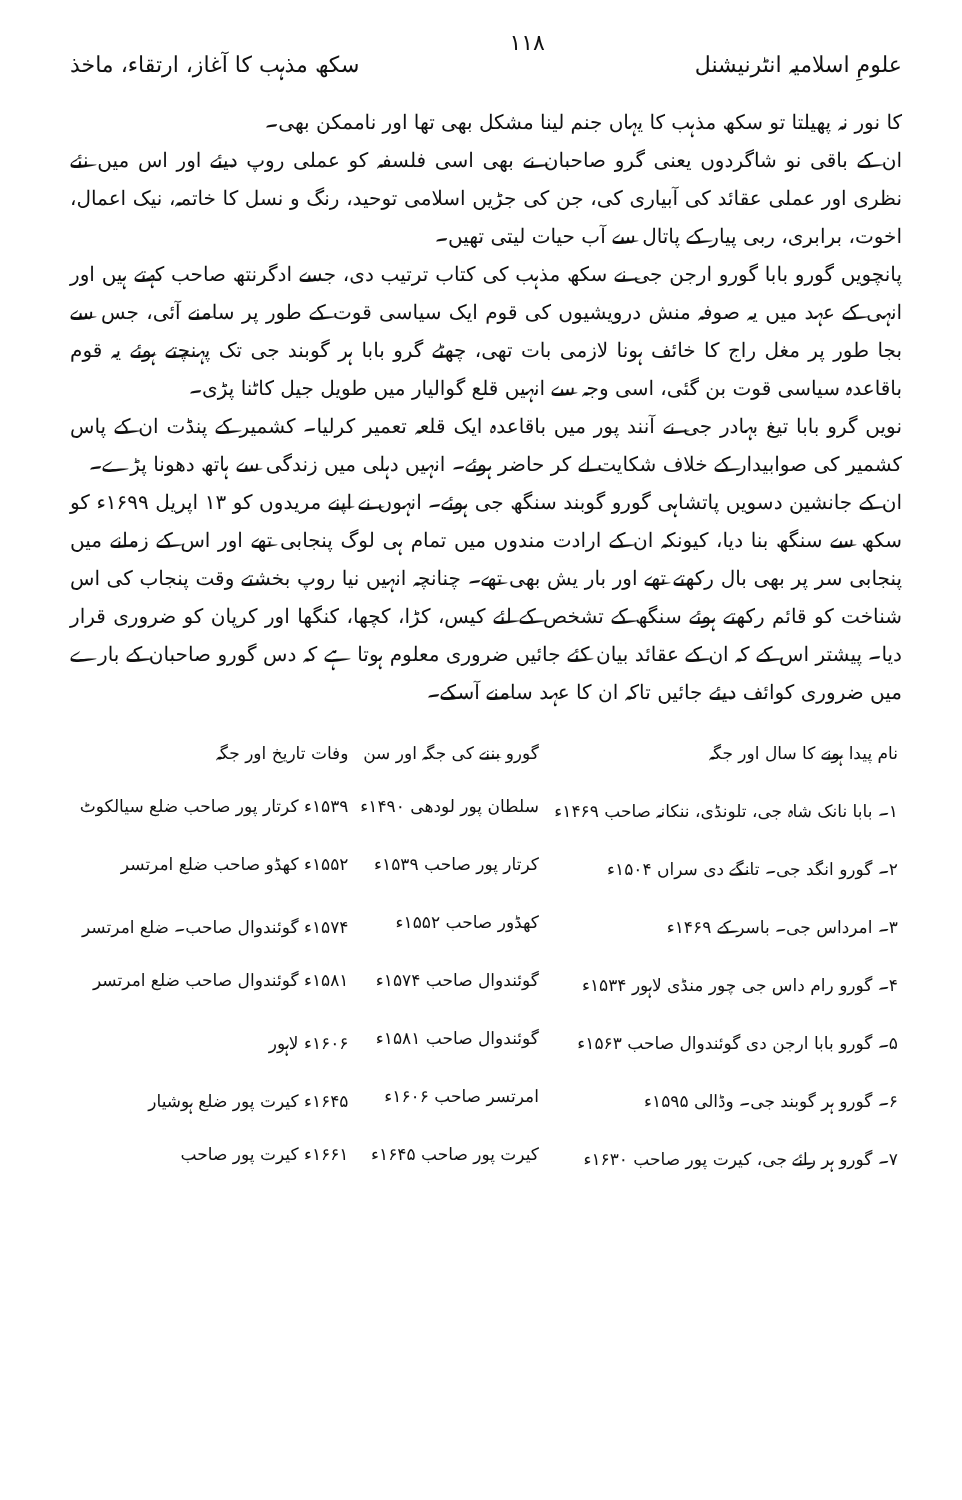علومِ اسلامیہ انٹرنیشنل ۱۱۸ سکھ مذہب کا آغاز، ارتقاء، ماخذ
کا نور نہ پھیلتا تو سکھ مذہب کا یہاں جنم لینا مشکل بھی تھا اور ناممکن بھی۔
ان کے باقی نو شاگردوں یعنی گرو صاحبان نے بھی اسی فلسفہ کو عملی روپ دیئے اور اس میں نئے نظری اور عملی عقائد کی آبیاری کی، جن کی جڑیں اسلامی توحید، رنگ و نسل کا خاتمہ، نیک اعمال، اخوت، برابری، ربی پیار کے پاتال سے آب حیات لیتی تھیں۔
پانچویں گورو بابا گورو ارجن جی نے سکھ مذہب کی کتاب ترتیب دی، جسے ادگرنتھ صاحب کہتے ہیں اور انہی کے عہد میں یہ صوفہ منش درویشیوں کی قوم ایک سیاسی قوت کے طور پر سامنے آئی، جس سے بجا طور پر مغل راج کا خائف ہونا لازمی بات تھی، چھٹے گرو بابا ہر گوبند جی تک پہنچتے ہوئے یہ قوم باقاعدہ سیاسی قوت بن گئی، اسی وجہ سے انہیں قلع گوالیار میں طویل جیل کاٹنا پڑی۔
نویں گرو بابا تیغ بہادر جی نے آنند پور میں باقاعدہ ایک قلعہ تعمیر کرلیا۔ کشمیر کے پنڈت ان کے پاس کشمیر کی صوابیدار کے خلاف شکایت لے کر حاضر ہوئے۔ انہیں دہلی میں زندگی سے ہاتھ دھونا پڑے۔
ان کے جانشین دسویں پاتشاہی گورو گوبند سنگھ جی ہوئے۔ انہوں نے اپنے مریدوں کو ۱۳ اپریل ۱۶۹۹ء کو سکھ سے سنگھ بنا دیا، کیونکہ ان کے ارادت مندوں میں تمام ہی لوگ پنجابی تھے اور اس کے زمانے میں پنجابی سر پر بھی بال رکھتے تھے اور بار یش بھی تھے۔ چنانچہ انہیں نیا روپ بخشتے وقت پنجاب کی اس شناخت کو قائم رکھتے ہوئے سنگھ کے تشخص کے لئے کیس، کڑا، کچھا، کنگھا اور کرپان کو ضروری قرار دیا۔ پیشتر اس کے کہ ان کے عقائد بیان کئے جائیں ضروری معلوم ہوتا ہے کہ دس گورو صاحبان کے بارے میں ضروری کوائف دیئے جائیں تاکہ ان کا عہد سامنے آسکے۔
| نام پیدا ہونے کا سال اور جگہ | گورو بننے کی جگہ اور سن | وفات تاریخ اور جگہ |
| --- | --- | --- |
| ۱۔ بابا نانک شاہ جی، تلونڈی، ننکانہ صاحب ۱۴۶۹ء | سلطان پور لودھی ۱۴۹۰ء | ۱۵۳۹ء کرتار پور صاحب ضلع سیالکوٹ |
| ۲۔ گورو انگد جی۔ تانگے دی سراں ۱۵۰۴ء | کرتار پور صاحب ۱۵۳۹ء | ۱۵۵۲ء کھڈو صاحب ضلع امرتسر |
| ۳۔ امرداس جی۔ باسر کے ۱۴۶۹ء | کھڈور صاحب ۱۵۵۲ء | ۱۵۷۴ء گوئندوال صاحب۔ ضلع امرتسر |
| ۴۔ گورو رام داس جی چور منڈی لاہور ۱۵۳۴ء | گوئندوال صاحب ۱۵۷۴ء | ۱۵۸۱ء گوئندوال صاحب ضلع امرتسر |
| ۵۔ گورو بابا ارجن دی گوئندوال صاحب ۱۵۶۳ء | گوئندوال صاحب ۱۵۸۱ء | ۱۶۰۶ء لاہور |
| ۶۔ گورو ہر گوبند جی۔ وڈالی ۱۵۹۵ء | امرتسر صاحب ۱۶۰۶ء | ۱۶۴۵ء کیرت پور ضلع ہوشیار |
| ۷۔ گورو ہر رائے جی، کیرت پور صاحب ۱۶۳۰ء | کیرت پور صاحب ۱۶۴۵ء | ۱۶۶۱ء کیرت پور صاحب |